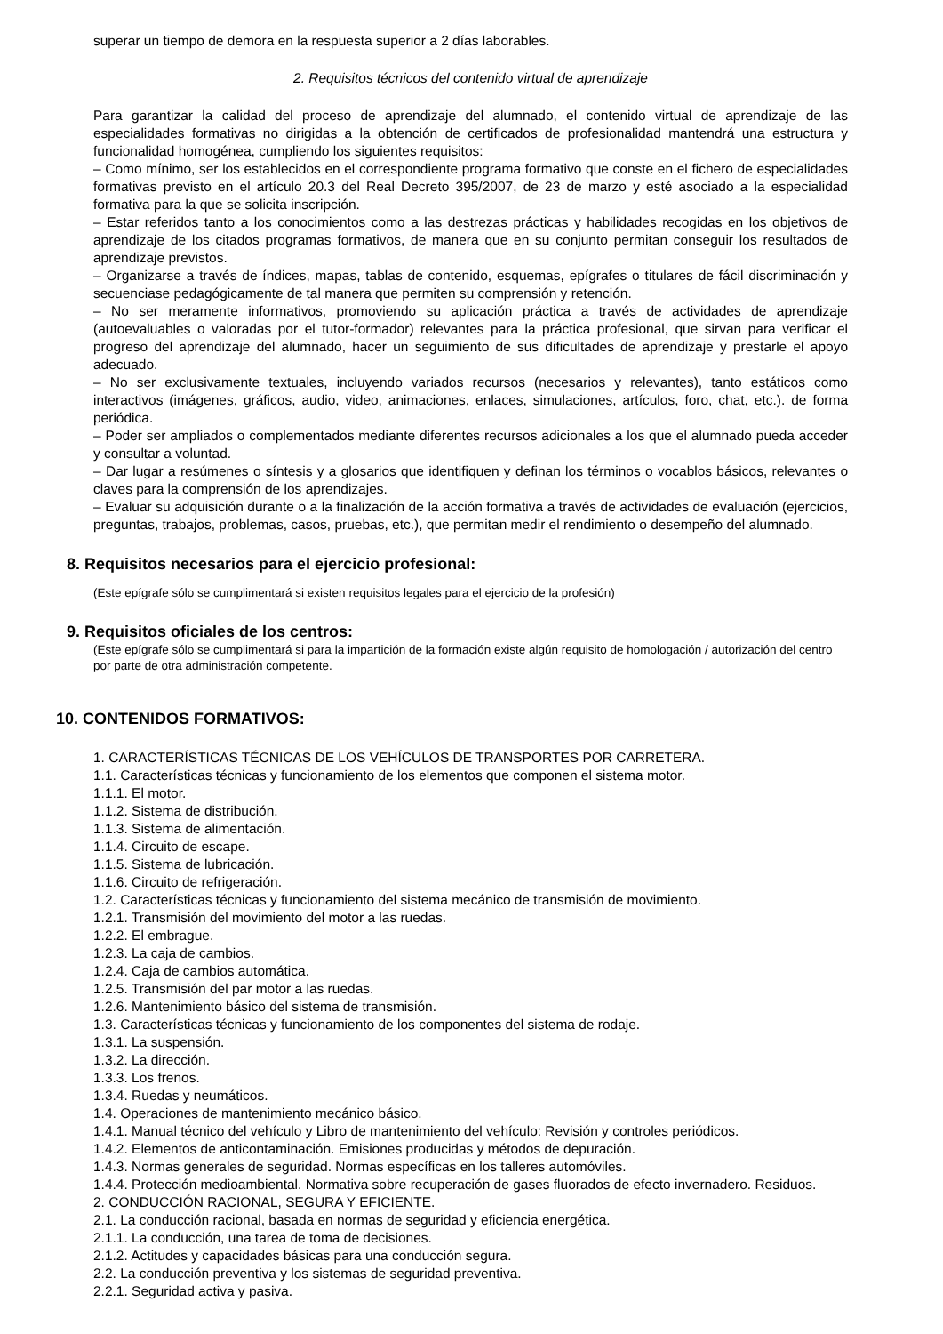superar un tiempo de demora en la respuesta superior a 2 días laborables.
2. Requisitos técnicos del contenido virtual de aprendizaje
Para garantizar la calidad del proceso de aprendizaje del alumnado, el contenido virtual de aprendizaje de las especialidades formativas no dirigidas a la obtención de certificados de profesionalidad mantendrá una estructura y funcionalidad homogénea, cumpliendo los siguientes requisitos:
– Como mínimo, ser los establecidos en el correspondiente programa formativo que conste en el fichero de especialidades formativas previsto en el artículo 20.3 del Real Decreto 395/2007, de 23 de marzo y esté asociado a la especialidad formativa para la que se solicita inscripción.
– Estar referidos tanto a los conocimientos como a las destrezas prácticas y habilidades recogidas en los objetivos de aprendizaje de los citados programas formativos, de manera que en su conjunto permitan conseguir los resultados de aprendizaje previstos.
– Organizarse a través de índices, mapas, tablas de contenido, esquemas, epígrafes o titulares de fácil discriminación y secuenciase pedagógicamente de tal manera que permiten su comprensión y retención.
– No ser meramente informativos, promoviendo su aplicación práctica a través de actividades de aprendizaje (autoevaluables o valoradas por el tutor-formador) relevantes para la práctica profesional, que sirvan para verificar el progreso del aprendizaje del alumnado, hacer un seguimiento de sus dificultades de aprendizaje y prestarle el apoyo adecuado.
– No ser exclusivamente textuales, incluyendo variados recursos (necesarios y relevantes), tanto estáticos como interactivos (imágenes, gráficos, audio, video, animaciones, enlaces, simulaciones, artículos, foro, chat, etc.). de forma periódica.
– Poder ser ampliados o complementados mediante diferentes recursos adicionales a los que el alumnado pueda acceder y consultar a voluntad.
– Dar lugar a resúmenes o síntesis y a glosarios que identifiquen y definan los términos o vocablos básicos, relevantes o claves para la comprensión de los aprendizajes.
– Evaluar su adquisición durante o a la finalización de la acción formativa a través de actividades de evaluación (ejercicios, preguntas, trabajos, problemas, casos, pruebas, etc.), que permitan medir el rendimiento o desempeño del alumnado.
8. Requisitos necesarios para el ejercicio profesional:
(Este epígrafe sólo se cumplimentará si existen requisitos legales para el ejercicio de la profesión)
9. Requisitos oficiales de los centros:
(Este epígrafe sólo se cumplimentará si para la impartición de la formación existe algún requisito de homologación / autorización del centro por parte de otra administración competente.
10. CONTENIDOS FORMATIVOS:
1. CARACTERÍSTICAS TÉCNICAS DE LOS VEHÍCULOS DE TRANSPORTES POR CARRETERA.
1.1. Características técnicas y funcionamiento de los elementos que componen el sistema motor.
1.1.1. El motor.
1.1.2. Sistema de distribución.
1.1.3. Sistema de alimentación.
1.1.4. Circuito de escape.
1.1.5. Sistema de lubricación.
1.1.6. Circuito de refrigeración.
1.2. Características técnicas y funcionamiento del sistema mecánico de transmisión de movimiento.
1.2.1. Transmisión del movimiento del motor a las ruedas.
1.2.2. El embrague.
1.2.3. La caja de cambios.
1.2.4. Caja de cambios automática.
1.2.5. Transmisión del par motor a las ruedas.
1.2.6. Mantenimiento básico del sistema de transmisión.
1.3. Características técnicas y funcionamiento de los componentes del sistema de rodaje.
1.3.1. La suspensión.
1.3.2. La dirección.
1.3.3. Los frenos.
1.3.4. Ruedas y neumáticos.
1.4. Operaciones de mantenimiento mecánico básico.
1.4.1. Manual técnico del vehículo y Libro de mantenimiento del vehículo: Revisión y controles periódicos.
1.4.2. Elementos de anticontaminación. Emisiones producidas y métodos de depuración.
1.4.3. Normas generales de seguridad. Normas específicas en los talleres automóviles.
1.4.4. Protección medioambiental. Normativa sobre recuperación de gases fluorados de efecto invernadero. Residuos.
2. CONDUCCIÓN RACIONAL, SEGURA Y EFICIENTE.
2.1. La conducción racional, basada en normas de seguridad y eficiencia energética.
2.1.1. La conducción, una tarea de toma de decisiones.
2.1.2. Actitudes y capacidades básicas para una conducción segura.
2.2. La conducción preventiva y los sistemas de seguridad preventiva.
2.2.1. Seguridad activa y pasiva.